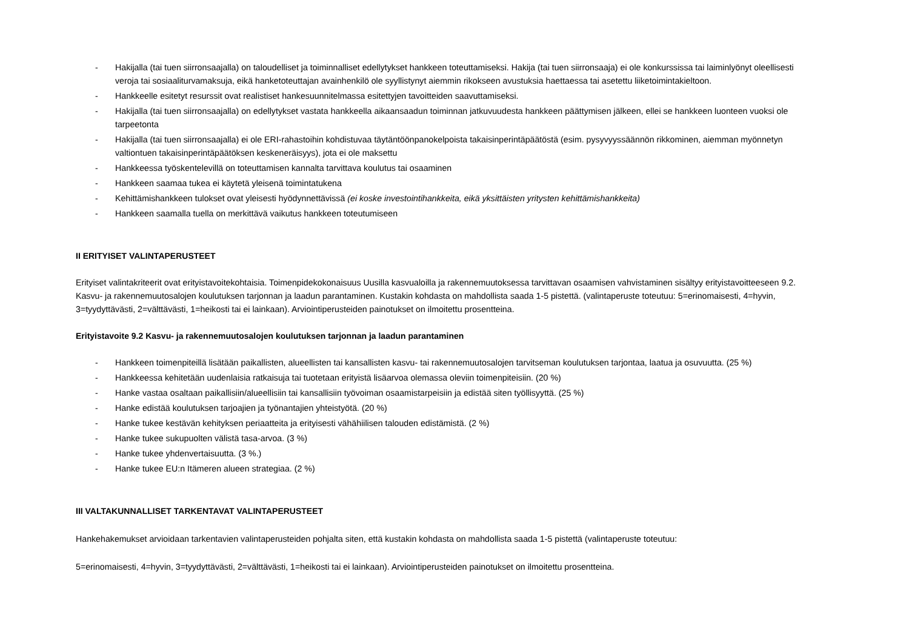- Hakijalla (tai tuen siirronsaajalla) on taloudelliset ja toiminnalliset edellytykset hankkeen toteuttamiseksi. Hakija (tai tuen siirronsaaja) ei ole konkurssissa tai laiminlyönyt oleellisesti veroja tai sosiaaliturvamaksuja, eikä hanketoteuttajan avainhenkilö ole syyllistynyt aiemmin rikokseen avustuksia haettaessa tai asetettu liiketoimintakieltoon.
- Hankkeelle esitetyt resurssit ovat realistiset hankesuunnitelmassa esitettyjen tavoitteiden saavuttamiseksi.
- Hakijalla (tai tuen siirronsaajalla) on edellytykset vastata hankkeella aikaansaadun toiminnan jatkuvuudesta hankkeen päättymisen jälkeen, ellei se hankkeen luonteen vuoksi ole tarpeetonta
- Hakijalla (tai tuen siirronsaajalla) ei ole ERI-rahastoihin kohdistuvaa täytäntöönpanokelpoista takaisinperintäpäätöstä (esim. pysyvyyssäännön rikkominen, aiemman myönnetyn valtiontuen takaisinperintäpäätöksen keskeneräisyys), jota ei ole maksettu
- Hankkeessa työskentelevillä on toteuttamisen kannalta tarvittava koulutus tai osaaminen
- Hankkeen saamaa tukea ei käytetä yleisenä toimintatukena
- Kehittämishankkeen tulokset ovat yleisesti hyödynnettävissä (ei koske investointihankkeita, eikä yksittäisten yritysten kehittämishankkeita)
- Hankkeen saamalla tuella on merkittävä vaikutus hankkeen toteutumiseen
II ERITYISET VALINTAPERUSTEET
Erityiset valintakriteerit ovat erityistavoitekohtaisia. Toimenpidekokonaisuus Uusilla kasvualoilla ja rakennemuutoksessa tarvittavan osaamisen vahvistaminen sisältyy erityistavoitteeseen 9.2. Kasvu- ja rakennemuutosalojen koulutuksen tarjonnan ja laadun parantaminen. Kustakin kohdasta on mahdollista saada 1-5 pistettä. (valintaperuste toteutuu: 5=erinomaisesti, 4=hyvin, 3=tyydyttävästi, 2=välttävästi, 1=heikosti tai ei lainkaan). Arviointiperusteiden painotukset on ilmoitettu prosentteina.
Erityistavoite 9.2 Kasvu- ja rakennemuutosalojen koulutuksen tarjonnan ja laadun parantaminen
- Hankkeen toimenpiteillä lisätään paikallisten, alueellisten tai kansallisten kasvu- tai rakennemuutosalojen tarvitseman koulutuksen tarjontaa, laatua ja osuvuutta. (25 %)
- Hankkeessa kehitetään uudenlaisia ratkaisuja tai tuotetaan erityistä lisäarvoa olemassa oleviin toimenpiteisiin. (20 %)
- Hanke vastaa osaltaan paikallisiin/alueellisiin tai kansallisiin työvoiman osaamistarpeisiin ja edistää siten työllisyyttä. (25 %)
- Hanke edistää koulutuksen tarjoajien ja työnantajien yhteistyötä. (20 %)
- Hanke tukee kestävän kehityksen periaatteita ja erityisesti vähähiilisen talouden edistämistä. (2 %)
- Hanke tukee sukupuolten välistä tasa-arvoa. (3 %)
- Hanke tukee yhdenvertaisuutta. (3 %.)
- Hanke tukee EU:n Itämeren alueen strategiaa. (2 %)
III VALTAKUNNALLISET TARKENTAVAT VALINTAPERUSTEET
Hankehakemukset arvioidaan tarkentavien valintaperusteiden pohjalta siten, että kustakin kohdasta on mahdollista saada 1-5 pistettä (valintaperuste toteutuu:
5=erinomaisesti, 4=hyvin, 3=tyydyttävästi, 2=välttävästi, 1=heikosti tai ei lainkaan). Arviointiperusteiden painotukset on ilmoitettu prosentteina.